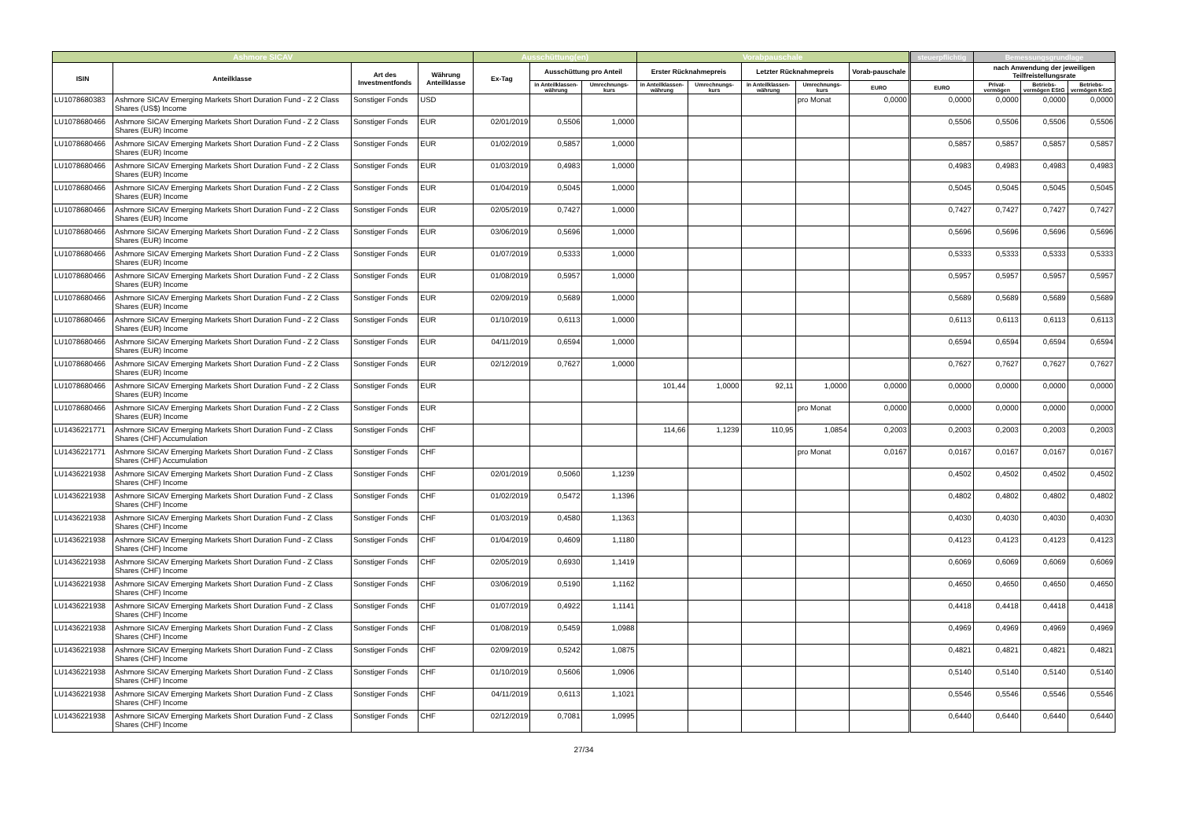| Ashmore SICAV | | | | Ausschüttung(en) | | | Vorabpauschale | | | | | steuerpflichtig | Bemessungsgrundlage | | |
| --- | --- | --- | --- | --- | --- | --- | --- | --- | --- | --- | --- | --- | --- | --- | --- |
| ISIN | Anteilklasse | Art des Investmentfonds | Währung Anteilklasse | Ex-Tag | Ausschüttung pro Anteil | | Erster Rücknahmepreis | | Letzter Rücknahmepreis | | Vorab-pauschale | | nach Anwendung der jeweiligen Teilfreistellungsrate | | |
| | | | | | in Anteilklassen-währung | Umrechnungs-kurs | in Anteilklassen-währung | Umrechnungs-kurs | in Anteilklassen-währung | Umrechnungs-kurs | EURO | EURO | Privat-vermögen | Betriebs-vermögen EStG | Betriebs-vermögen KStG |
| LU1078680383 | Ashmore SICAV Emerging Markets Short Duration Fund - Z 2 Class Shares (US$) Income | Sonstiger Fonds | USD | | | | | | | pro Monat | 0,0000 | 0,0000 | 0,0000 | 0,0000 | 0,0000 |
| LU1078680466 | Ashmore SICAV Emerging Markets Short Duration Fund - Z 2 Class Shares (EUR) Income | Sonstiger Fonds | EUR | 02/01/2019 | 0,5506 | 1,0000 | | | | | | 0,5506 | 0,5506 | 0,5506 | 0,5506 |
| LU1078680466 | Ashmore SICAV Emerging Markets Short Duration Fund - Z 2 Class Shares (EUR) Income | Sonstiger Fonds | EUR | 01/02/2019 | 0,5857 | 1,0000 | | | | | | 0,5857 | 0,5857 | 0,5857 | 0,5857 |
| LU1078680466 | Ashmore SICAV Emerging Markets Short Duration Fund - Z 2 Class Shares (EUR) Income | Sonstiger Fonds | EUR | 01/03/2019 | 0,4983 | 1,0000 | | | | | | 0,4983 | 0,4983 | 0,4983 | 0,4983 |
| LU1078680466 | Ashmore SICAV Emerging Markets Short Duration Fund - Z 2 Class Shares (EUR) Income | Sonstiger Fonds | EUR | 01/04/2019 | 0,5045 | 1,0000 | | | | | | 0,5045 | 0,5045 | 0,5045 | 0,5045 |
| LU1078680466 | Ashmore SICAV Emerging Markets Short Duration Fund - Z 2 Class Shares (EUR) Income | Sonstiger Fonds | EUR | 02/05/2019 | 0,7427 | 1,0000 | | | | | | 0,7427 | 0,7427 | 0,7427 | 0,7427 |
| LU1078680466 | Ashmore SICAV Emerging Markets Short Duration Fund - Z 2 Class Shares (EUR) Income | Sonstiger Fonds | EUR | 03/06/2019 | 0,5696 | 1,0000 | | | | | | 0,5696 | 0,5696 | 0,5696 | 0,5696 |
| LU1078680466 | Ashmore SICAV Emerging Markets Short Duration Fund - Z 2 Class Shares (EUR) Income | Sonstiger Fonds | EUR | 01/07/2019 | 0,5333 | 1,0000 | | | | | | 0,5333 | 0,5333 | 0,5333 | 0,5333 |
| LU1078680466 | Ashmore SICAV Emerging Markets Short Duration Fund - Z 2 Class Shares (EUR) Income | Sonstiger Fonds | EUR | 01/08/2019 | 0,5957 | 1,0000 | | | | | | 0,5957 | 0,5957 | 0,5957 | 0,5957 |
| LU1078680466 | Ashmore SICAV Emerging Markets Short Duration Fund - Z 2 Class Shares (EUR) Income | Sonstiger Fonds | EUR | 02/09/2019 | 0,5689 | 1,0000 | | | | | | 0,5689 | 0,5689 | 0,5689 | 0,5689 |
| LU1078680466 | Ashmore SICAV Emerging Markets Short Duration Fund - Z 2 Class Shares (EUR) Income | Sonstiger Fonds | EUR | 01/10/2019 | 0,6113 | 1,0000 | | | | | | 0,6113 | 0,6113 | 0,6113 | 0,6113 |
| LU1078680466 | Ashmore SICAV Emerging Markets Short Duration Fund - Z 2 Class Shares (EUR) Income | Sonstiger Fonds | EUR | 04/11/2019 | 0,6594 | 1,0000 | | | | | | 0,6594 | 0,6594 | 0,6594 | 0,6594 |
| LU1078680466 | Ashmore SICAV Emerging Markets Short Duration Fund - Z 2 Class Shares (EUR) Income | Sonstiger Fonds | EUR | 02/12/2019 | 0,7627 | 1,0000 | | | | | | 0,7627 | 0,7627 | 0,7627 | 0,7627 |
| LU1078680466 | Ashmore SICAV Emerging Markets Short Duration Fund - Z 2 Class Shares (EUR) Income | Sonstiger Fonds | EUR | | | | 101,44 | 1,0000 | 92,11 | 1,0000 | 0,0000 | 0,0000 | 0,0000 | 0,0000 | 0,0000 |
| LU1078680466 | Ashmore SICAV Emerging Markets Short Duration Fund - Z 2 Class Shares (EUR) Income | Sonstiger Fonds | EUR | | | | | | | pro Monat | 0,0000 | 0,0000 | 0,0000 | 0,0000 | 0,0000 |
| LU1436221771 | Ashmore SICAV Emerging Markets Short Duration Fund - Z Class Shares (CHF) Accumulation | Sonstiger Fonds | CHF | | | | 114,66 | 1,1239 | 110,95 | 1,0854 | 0,2003 | 0,2003 | 0,2003 | 0,2003 | 0,2003 |
| LU1436221771 | Ashmore SICAV Emerging Markets Short Duration Fund - Z Class Shares (CHF) Accumulation | Sonstiger Fonds | CHF | | | | | | | pro Monat | 0,0167 | 0,0167 | 0,0167 | 0,0167 | 0,0167 |
| LU1436221938 | Ashmore SICAV Emerging Markets Short Duration Fund - Z Class Shares (CHF) Income | Sonstiger Fonds | CHF | 02/01/2019 | 0,5060 | 1,1239 | | | | | | 0,4502 | 0,4502 | 0,4502 | 0,4502 |
| LU1436221938 | Ashmore SICAV Emerging Markets Short Duration Fund - Z Class Shares (CHF) Income | Sonstiger Fonds | CHF | 01/02/2019 | 0,5472 | 1,1396 | | | | | | 0,4802 | 0,4802 | 0,4802 | 0,4802 |
| LU1436221938 | Ashmore SICAV Emerging Markets Short Duration Fund - Z Class Shares (CHF) Income | Sonstiger Fonds | CHF | 01/03/2019 | 0,4580 | 1,1363 | | | | | | 0,4030 | 0,4030 | 0,4030 | 0,4030 |
| LU1436221938 | Ashmore SICAV Emerging Markets Short Duration Fund - Z Class Shares (CHF) Income | Sonstiger Fonds | CHF | 01/04/2019 | 0,4609 | 1,1180 | | | | | | 0,4123 | 0,4123 | 0,4123 | 0,4123 |
| LU1436221938 | Ashmore SICAV Emerging Markets Short Duration Fund - Z Class Shares (CHF) Income | Sonstiger Fonds | CHF | 02/05/2019 | 0,6930 | 1,1419 | | | | | | 0,6069 | 0,6069 | 0,6069 | 0,6069 |
| LU1436221938 | Ashmore SICAV Emerging Markets Short Duration Fund - Z Class Shares (CHF) Income | Sonstiger Fonds | CHF | 03/06/2019 | 0,5190 | 1,1162 | | | | | | 0,4650 | 0,4650 | 0,4650 | 0,4650 |
| LU1436221938 | Ashmore SICAV Emerging Markets Short Duration Fund - Z Class Shares (CHF) Income | Sonstiger Fonds | CHF | 01/07/2019 | 0,4922 | 1,1141 | | | | | | 0,4418 | 0,4418 | 0,4418 | 0,4418 |
| LU1436221938 | Ashmore SICAV Emerging Markets Short Duration Fund - Z Class Shares (CHF) Income | Sonstiger Fonds | CHF | 01/08/2019 | 0,5459 | 1,0988 | | | | | | 0,4969 | 0,4969 | 0,4969 | 0,4969 |
| LU1436221938 | Ashmore SICAV Emerging Markets Short Duration Fund - Z Class Shares (CHF) Income | Sonstiger Fonds | CHF | 02/09/2019 | 0,5242 | 1,0875 | | | | | | 0,4821 | 0,4821 | 0,4821 | 0,4821 |
| LU1436221938 | Ashmore SICAV Emerging Markets Short Duration Fund - Z Class Shares (CHF) Income | Sonstiger Fonds | CHF | 01/10/2019 | 0,5606 | 1,0906 | | | | | | 0,5140 | 0,5140 | 0,5140 | 0,5140 |
| LU1436221938 | Ashmore SICAV Emerging Markets Short Duration Fund - Z Class Shares (CHF) Income | Sonstiger Fonds | CHF | 04/11/2019 | 0,6113 | 1,1021 | | | | | | 0,5546 | 0,5546 | 0,5546 | 0,5546 |
| LU1436221938 | Ashmore SICAV Emerging Markets Short Duration Fund - Z Class Shares (CHF) Income | Sonstiger Fonds | CHF | 02/12/2019 | 0,7081 | 1,0995 | | | | | | 0,6440 | 0,6440 | 0,6440 | 0,6440 |
27/34